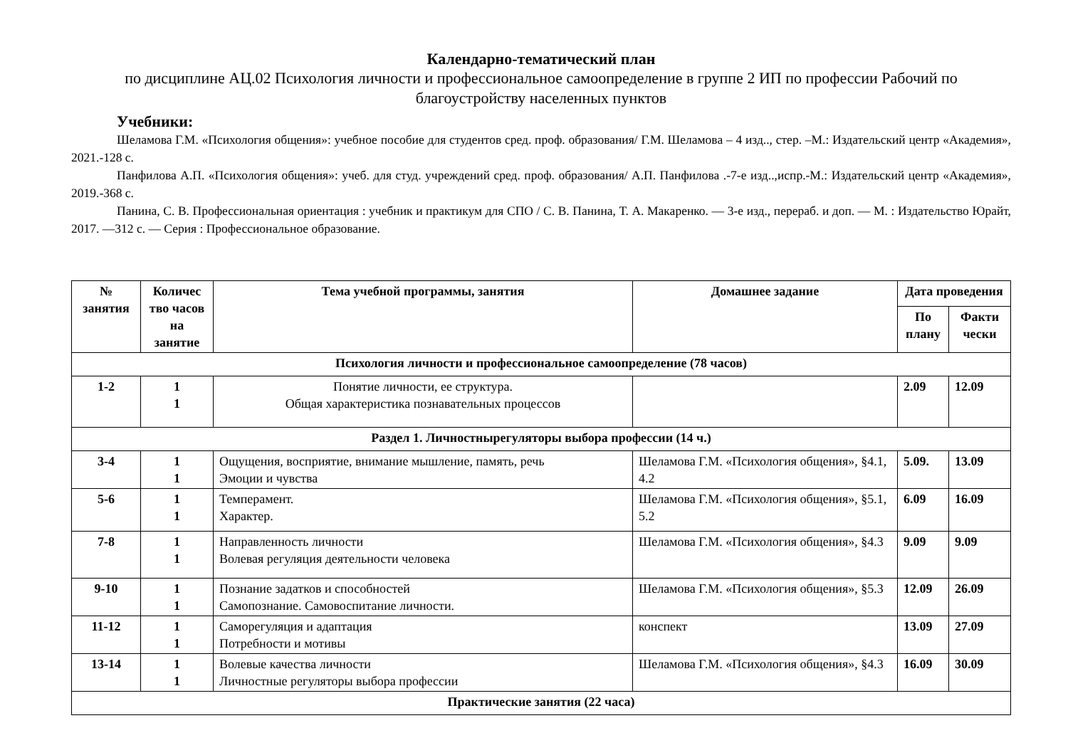Календарно-тематический план
по дисциплине АЦ.02 Психология личности и профессиональное самоопределение в группе 2 ИП по профессии Рабочий по благоустройству населенных пунктов
Учебники:
Шеламова Г.М. «Психология общения»: учебное пособие для студентов сред. проф. образования/ Г.М. Шеламова – 4 изд.., стер. –М.: Издательский центр «Академия», 2021.-128 с.
Панфилова А.П. «Психология общения»: учеб. для студ. учреждений сред. проф. образования/ А.П. Панфилова .-7-е изд..,испр.-М.: Издательский центр «Академия», 2019.-368 с.
Панина, С. В. Профессиональная ориентация : учебник и практикум для СПО / С. В. Панина, Т. А. Макаренко. — 3-е изд., перераб. и доп. — М. : Издательство Юрайт, 2017. —312 с. — Серия : Профессиональное образование.
| № занятия | Количес тво часов на занятие | Тема учебной программы, занятия | Домашнее задание | Дата проведения | |
| --- | --- | --- | --- | --- | --- |
| | | | | По плану | Факти чески |
| Психология личности и профессиональное самоопределение (78 часов) | | | | | |
| 1-2 | 1 1 | Понятие личности, ее структура. Общая характеристика познавательных процессов | | 2.09 | 12.09 |
| Раздел 1. Личностнырегуляторы выбора профессии (14 ч.) | | | | | |
| 3-4 | 1 1 | Ощущения, восприятие, внимание мышление, память, речь Эмоции и чувства | Шеламова Г.М. «Психология общения», §4.1, 4.2 | 5.09. | 13.09 |
| 5-6 | 1 1 | Темперамент. Характер. | Шеламова Г.М. «Психология общения», §5.1, 5.2 | 6.09 | 16.09 |
| 7-8 | 1 1 | Направленность личности Волевая регуляция деятельности человека | Шеламова Г.М. «Психология общения», §4.3 | 9.09 | 9.09 |
| 9-10 | 1 1 | Познание задатков и способностей Самопознание. Самовоспитание личности. | Шеламова Г.М. «Психология общения», §5.3 | 12.09 | 26.09 |
| 11-12 | 1 1 | Саморегуляция и адаптация Потребности и мотивы | конспект | 13.09 | 27.09 |
| 13-14 | 1 1 | Волевые качества личности Личностные регуляторы выбора профессии | Шеламова Г.М. «Психология общения», §4.3 | 16.09 | 30.09 |
| Практические занятия (22 часа) | | | | | |